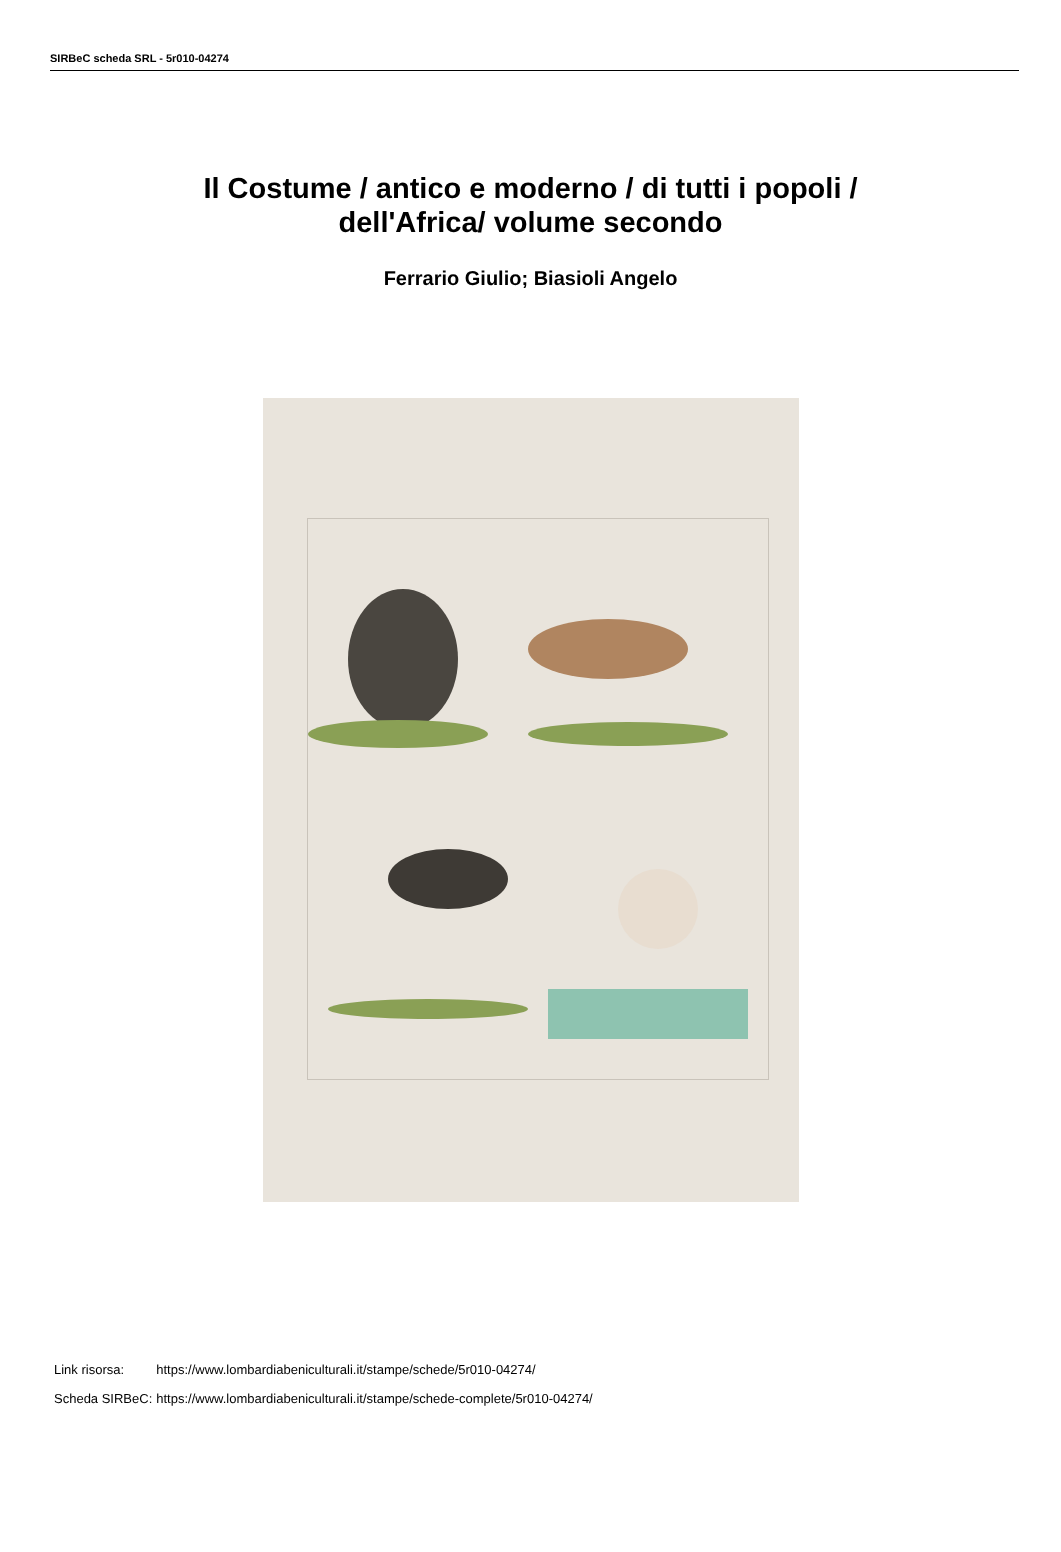SIRBeC scheda SRL - 5r010-04274
Il Costume / antico e moderno / di tutti i popoli /
dell'Africa/ volume secondo
Ferrario Giulio; Biasioli Angelo
| Link risorsa: | https://www.lombardiabeniculturali.it/stampe/schede/5r010-04274/ |
| Scheda SIRBeC: | https://www.lombardiabeniculturali.it/stampe/schede-complete/5r010-04274/ |